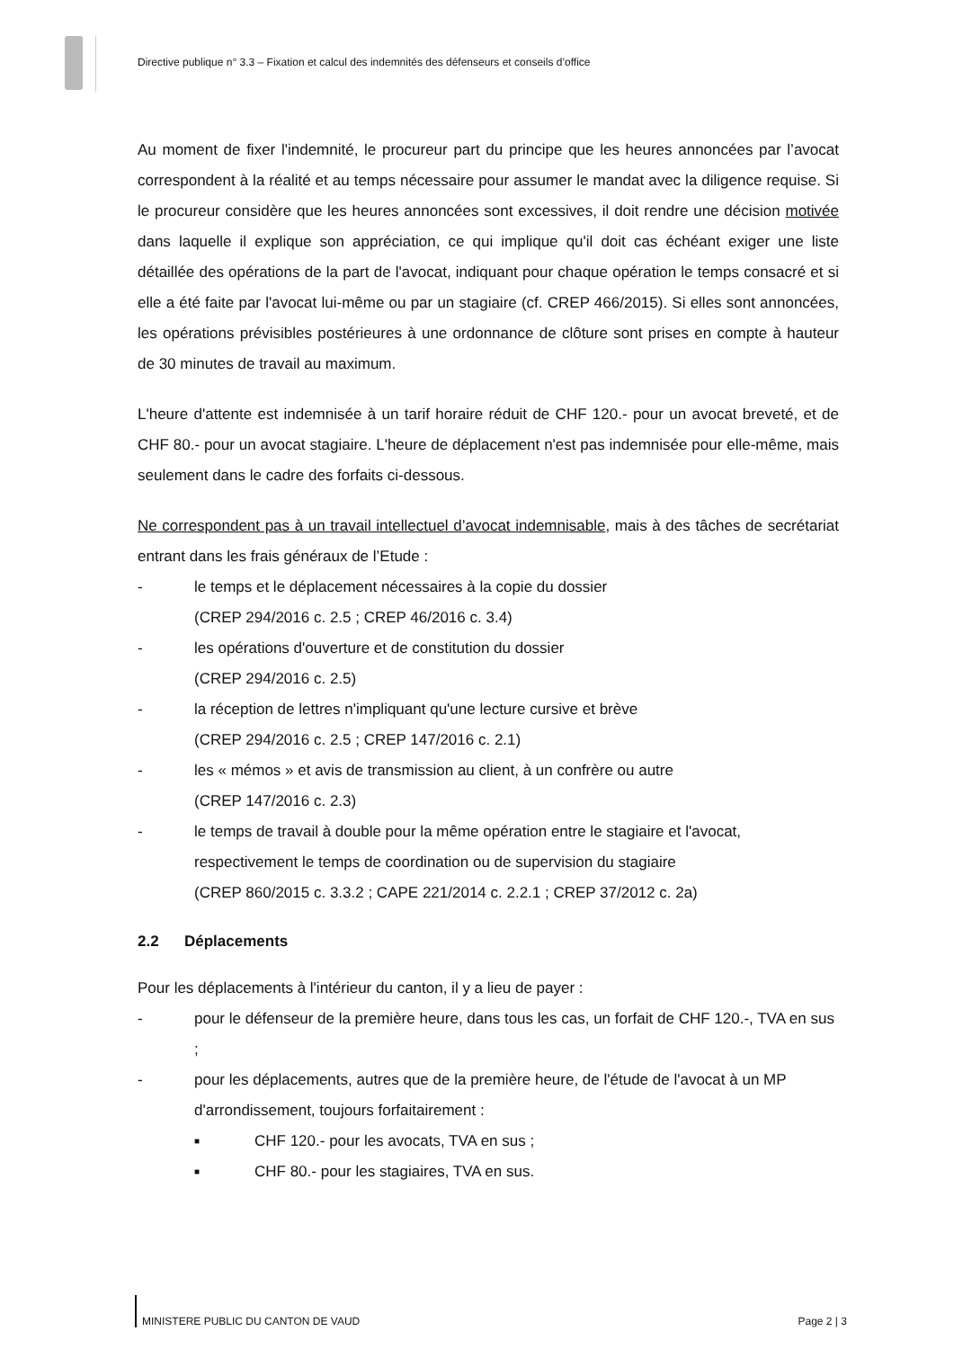Directive publique n° 3.3 – Fixation et calcul des indemnités des défenseurs et conseils d’office
Au moment de fixer l'indemnité, le procureur part du principe que les heures annoncées par l’avocat correspondent à la réalité et au temps nécessaire pour assumer le mandat avec la diligence requise. Si le procureur considère que les heures annoncées sont excessives, il doit rendre une décision motivée dans laquelle il explique son appréciation, ce qui implique qu'il doit cas échéant exiger une liste détaillée des opérations de la part de l'avocat, indiquant pour chaque opération le temps consacré et si elle a été faite par l'avocat lui-même ou par un stagiaire (cf. CREP 466/2015). Si elles sont annoncées, les opérations prévisibles postérieures à une ordonnance de clôture sont prises en compte à hauteur de 30 minutes de travail au maximum.
L'heure d'attente est indemnisée à un tarif horaire réduit de CHF 120.- pour un avocat breveté, et de CHF 80.- pour un avocat stagiaire. L'heure de déplacement n'est pas indemnisée pour elle-même, mais seulement dans le cadre des forfaits ci-dessous.
Ne correspondent pas à un travail intellectuel d’avocat indemnisable, mais à des tâches de secrétariat entrant dans les frais généraux de l’Etude :
- le temps et le déplacement nécessaires à la copie du dossier
(CREP 294/2016 c. 2.5 ; CREP 46/2016 c. 3.4)
- les opérations d'ouverture et de constitution du dossier
(CREP 294/2016 c. 2.5)
- la réception de lettres n'impliquant qu'une lecture cursive et brève
(CREP 294/2016 c. 2.5 ; CREP 147/2016 c. 2.1)
- les « mémos » et avis de transmission au client, à un confrère ou autre
(CREP 147/2016 c. 2.3)
- le temps de travail à double pour la même opération entre le stagiaire et l'avocat, respectivement le temps de coordination ou de supervision du stagiaire
(CREP 860/2015 c. 3.3.2 ; CAPE 221/2014 c. 2.2.1 ; CREP 37/2012 c. 2a)
2.2 Déplacements
Pour les déplacements à l'intérieur du canton, il y a lieu de payer :
- pour le défenseur de la première heure, dans tous les cas, un forfait de CHF 120.-, TVA en sus ;
- pour les déplacements, autres que de la première heure, de l'étude de l'avocat à un MP d'arrondissement, toujours forfaitairement :
■ CHF 120.- pour les avocats, TVA en sus ;
■ CHF 80.- pour les stagiaires, TVA en sus.
MINISTERE PUBLIC DU CANTON DE VAUD Page 2 | 3